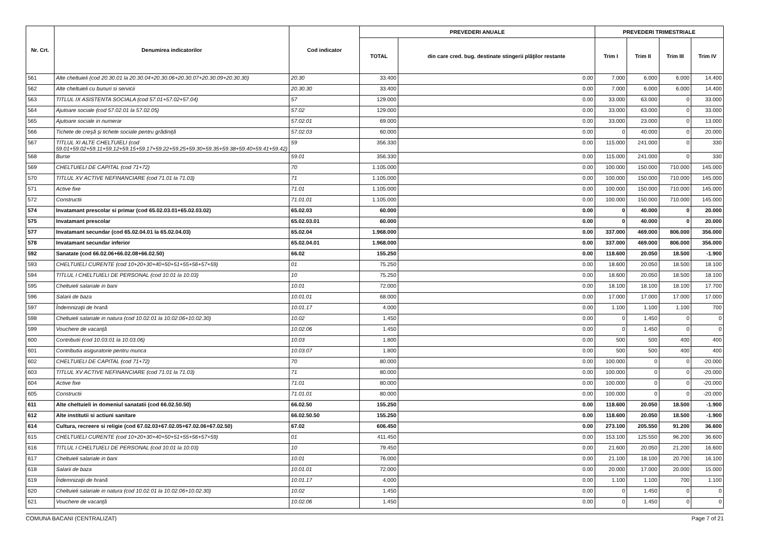| Nr. Crt. | Denumirea indicatorilor | Cod indicator | PREVEDERI ANUALE | | PREVEDERI TRIMESTRIALE | | | |
| --- | --- | --- | --- | --- | --- | --- | --- | --- |
| | | | TOTAL | din care cred. bug. destinate stingerii plăţilor restante | Trim I | Trim II | Trim III | Trim IV |
| 561 | Alte cheltuieli (cod 20.30.01 la 20.30.04+20.30.06+20.30.07+20.30.09+20.30.30) | 20.30 | 33.400 | 0.00 | 7.000 | 6.000 | 6.000 | 14.400 |
| 562 | Alte cheltuieli cu bunuri si servicii | 20.30.30 | 33.400 | 0.00 | 7.000 | 6.000 | 6.000 | 14.400 |
| 563 | TITLUL IX ASISTENTA SOCIALA (cod 57.01+57.02+57.04) | 57 | 129.000 | 0.00 | 33.000 | 63.000 | 0 | 33.000 |
| 564 | Ajutoare sociale (cod 57.02.01 la 57.02.05) | 57.02 | 129.000 | 0.00 | 33.000 | 63.000 | 0 | 33.000 |
| 565 | Ajutoare sociale in numerar | 57.02.01 | 69.000 | 0.00 | 33.000 | 23.000 | 0 | 13.000 |
| 566 | Tichete de creşă şi tichete sociale pentru grădiniţă | 57.02.03 | 60.000 | 0.00 | 0 | 40.000 | 0 | 20.000 |
| 567 | TITLUL XI ALTE CHELTUIELI (cod 59.01+59.02+59.11+59.12+59.15+59.17+59.22+59.25+59.30+59.35+59.38+59.40+59.41+59.42) | 59 | 356.330 | 0.00 | 115.000 | 241.000 | 0 | 330 |
| 568 | Burse | 59.01 | 356.330 | 0.00 | 115.000 | 241.000 | 0 | 330 |
| 569 | CHELTUIELI DE CAPITAL (cod 71+72) | 70 | 1.105.000 | 0.00 | 100.000 | 150.000 | 710.000 | 145.000 |
| 570 | TITLUL XV ACTIVE NEFINANCIARE (cod 71.01 la 71.03) | 71 | 1.105.000 | 0.00 | 100.000 | 150.000 | 710.000 | 145.000 |
| 571 | Active fixe | 71.01 | 1.105.000 | 0.00 | 100.000 | 150.000 | 710.000 | 145.000 |
| 572 | Constructii | 71.01.01 | 1.105.000 | 0.00 | 100.000 | 150.000 | 710.000 | 145.000 |
| 574 | Invatamant prescolar si primar (cod 65.02.03.01+65.02.03.02) | 65.02.03 | 60.000 | 0.00 | 0 | 40.000 | 0 | 20.000 |
| 575 | Invatamant prescolar | 65.02.03.01 | 60.000 | 0.00 | 0 | 40.000 | 0 | 20.000 |
| 577 | Invatamant secundar (cod 65.02.04.01 la 65.02.04.03) | 65.02.04 | 1.968.000 | 0.00 | 337.000 | 469.000 | 806.000 | 356.000 |
| 578 | Invatamant secundar inferior | 65.02.04.01 | 1.968.000 | 0.00 | 337.000 | 469.000 | 806.000 | 356.000 |
| 592 | Sanatate (cod 66.02.06+66.02.08+66.02.50) | 66.02 | 155.250 | 0.00 | 118.600 | 20.050 | 18.500 | -1.900 |
| 593 | CHELTUIELI CURENTE (cod 10+20+30+40+50+51+55+56+57+59) | 01 | 75.250 | 0.00 | 18.600 | 20.050 | 18.500 | 18.100 |
| 594 | TITLUL I CHELTUIELI DE PERSONAL (cod 10.01 la 10.03) | 10 | 75.250 | 0.00 | 18.600 | 20.050 | 18.500 | 18.100 |
| 595 | Cheltuieli salariale in bani | 10.01 | 72.000 | 0.00 | 18.100 | 18.100 | 18.100 | 17.700 |
| 596 | Salarii de baza | 10.01.01 | 68.000 | 0.00 | 17.000 | 17.000 | 17.000 | 17.000 |
| 597 | Îndemnizaţii de hrană | 10.01.17 | 4.000 | 0.00 | 1.100 | 1.100 | 1.100 | 700 |
| 598 | Cheltuieli salariale in natura (cod 10.02.01 la 10.02.06+10.02.30) | 10.02 | 1.450 | 0.00 | 0 | 1.450 | 0 | 0 |
| 599 | Vouchere de vacanţă | 10.02.06 | 1.450 | 0.00 | 0 | 1.450 | 0 | 0 |
| 600 | Contributii (cod 10.03.01 la 10.03.06) | 10.03 | 1.800 | 0.00 | 500 | 500 | 400 | 400 |
| 601 | Contributia asiguratorie pentru munca | 10.03.07 | 1.800 | 0.00 | 500 | 500 | 400 | 400 |
| 602 | CHELTUIELI DE CAPITAL (cod 71+72) | 70 | 80.000 | 0.00 | 100.000 | 0 | 0 | -20.000 |
| 603 | TITLUL XV ACTIVE NEFINANCIARE (cod 71.01 la 71.03) | 71 | 80.000 | 0.00 | 100.000 | 0 | 0 | -20.000 |
| 604 | Active fixe | 71.01 | 80.000 | 0.00 | 100.000 | 0 | 0 | -20.000 |
| 605 | Constructii | 71.01.01 | 80.000 | 0.00 | 100.000 | 0 | 0 | -20.000 |
| 611 | Alte cheltuieli in domeniul sanatatii (cod 66.02.50.50) | 66.02.50 | 155.250 | 0.00 | 118.600 | 20.050 | 18.500 | -1.900 |
| 612 | Alte institutii si actiuni sanitare | 66.02.50.50 | 155.250 | 0.00 | 118.600 | 20.050 | 18.500 | -1.900 |
| 614 | Cultura, recreere si religie (cod 67.02.03+67.02.05+67.02.06+67.02.50) | 67.02 | 606.450 | 0.00 | 273.100 | 205.550 | 91.200 | 36.600 |
| 615 | CHELTUIELI CURENTE (cod 10+20+30+40+50+51+55+56+57+59) | 01 | 411.450 | 0.00 | 153.100 | 125.550 | 96.200 | 36.600 |
| 616 | TITLUL I CHELTUIELI DE PERSONAL (cod 10.01 la 10.03) | 10 | 79.450 | 0.00 | 21.600 | 20.050 | 21.200 | 16.600 |
| 617 | Cheltuieli salariale in bani | 10.01 | 76.000 | 0.00 | 21.100 | 18.100 | 20.700 | 16.100 |
| 618 | Salarii de baza | 10.01.01 | 72.000 | 0.00 | 20.000 | 17.000 | 20.000 | 15.000 |
| 619 | Îndemnizaţii de hrană | 10.01.17 | 4.000 | 0.00 | 1.100 | 1.100 | 700 | 1.100 |
| 620 | Cheltuieli salariale in natura (cod 10.02.01 la 10.02.06+10.02.30) | 10.02 | 1.450 | 0.00 | 0 | 1.450 | 0 | 0 |
| 621 | Vouchere de vacanţă | 10.02.06 | 1.450 | 0.00 | 0 | 1.450 | 0 | 0 |
COMUNA BACANI (CENTRALIZAT) Page 7 of 21